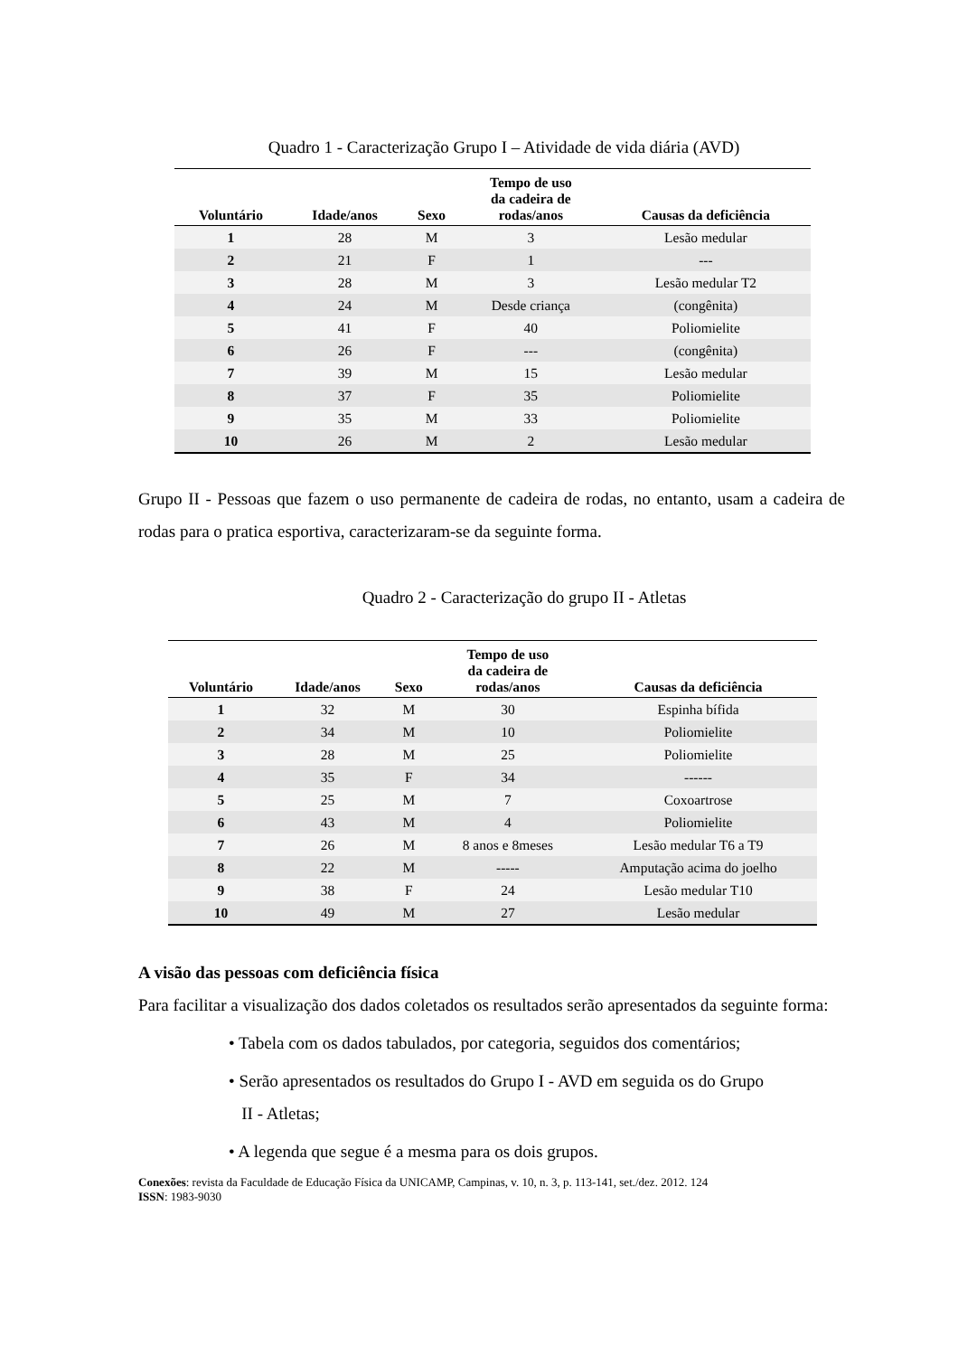Quadro 1 - Caracterização Grupo I – Atividade de vida diária (AVD)
| Voluntário | Idade/anos | Sexo | Tempo de uso da cadeira de rodas/anos | Causas da deficiência |
| --- | --- | --- | --- | --- |
| 1 | 28 | M | 3 | Lesão medular |
| 2 | 21 | F | 1 | --- |
| 3 | 28 | M | 3 | Lesão medular T2 |
| 4 | 24 | M | Desde criança | (congênita) |
| 5 | 41 | F | 40 | Poliomielite |
| 6 | 26 | F | --- | (congênita) |
| 7 | 39 | M | 15 | Lesão medular |
| 8 | 37 | F | 35 | Poliomielite |
| 9 | 35 | M | 33 | Poliomielite |
| 10 | 26 | M | 2 | Lesão medular |
Grupo II - Pessoas que fazem o uso permanente de cadeira de rodas, no entanto, usam a cadeira de rodas para o pratica esportiva, caracterizaram-se da seguinte forma.
Quadro 2 - Caracterização do grupo II - Atletas
| Voluntário | Idade/anos | Sexo | Tempo de uso da cadeira de rodas/anos | Causas da deficiência |
| --- | --- | --- | --- | --- |
| 1 | 32 | M | 30 | Espinha bífida |
| 2 | 34 | M | 10 | Poliomielite |
| 3 | 28 | M | 25 | Poliomielite |
| 4 | 35 | F | 34 | ------ |
| 5 | 25 | M | 7 | Coxoartrose |
| 6 | 43 | M | 4 | Poliomielite |
| 7 | 26 | M | 8 anos e 8meses | Lesão medular T6 a T9 |
| 8 | 22 | M | ----- | Amputação acima do joelho |
| 9 | 38 | F | 24 | Lesão medular T10 |
| 10 | 49 | M | 27 | Lesão medular |
A visão das pessoas com deficiência física
Para facilitar a visualização dos dados coletados os resultados serão apresentados da seguinte forma:
• Tabela com os dados tabulados, por categoria, seguidos dos comentários;
• Serão apresentados os resultados do Grupo I - AVD em seguida os do Grupo
II - Atletas;
• A legenda que segue é a mesma para os dois grupos.
Conexões: revista da Faculdade de Educação Física da UNICAMP, Campinas, v. 10, n. 3, p. 113-141, set./dez. 2012. 124
ISSN: 1983-9030